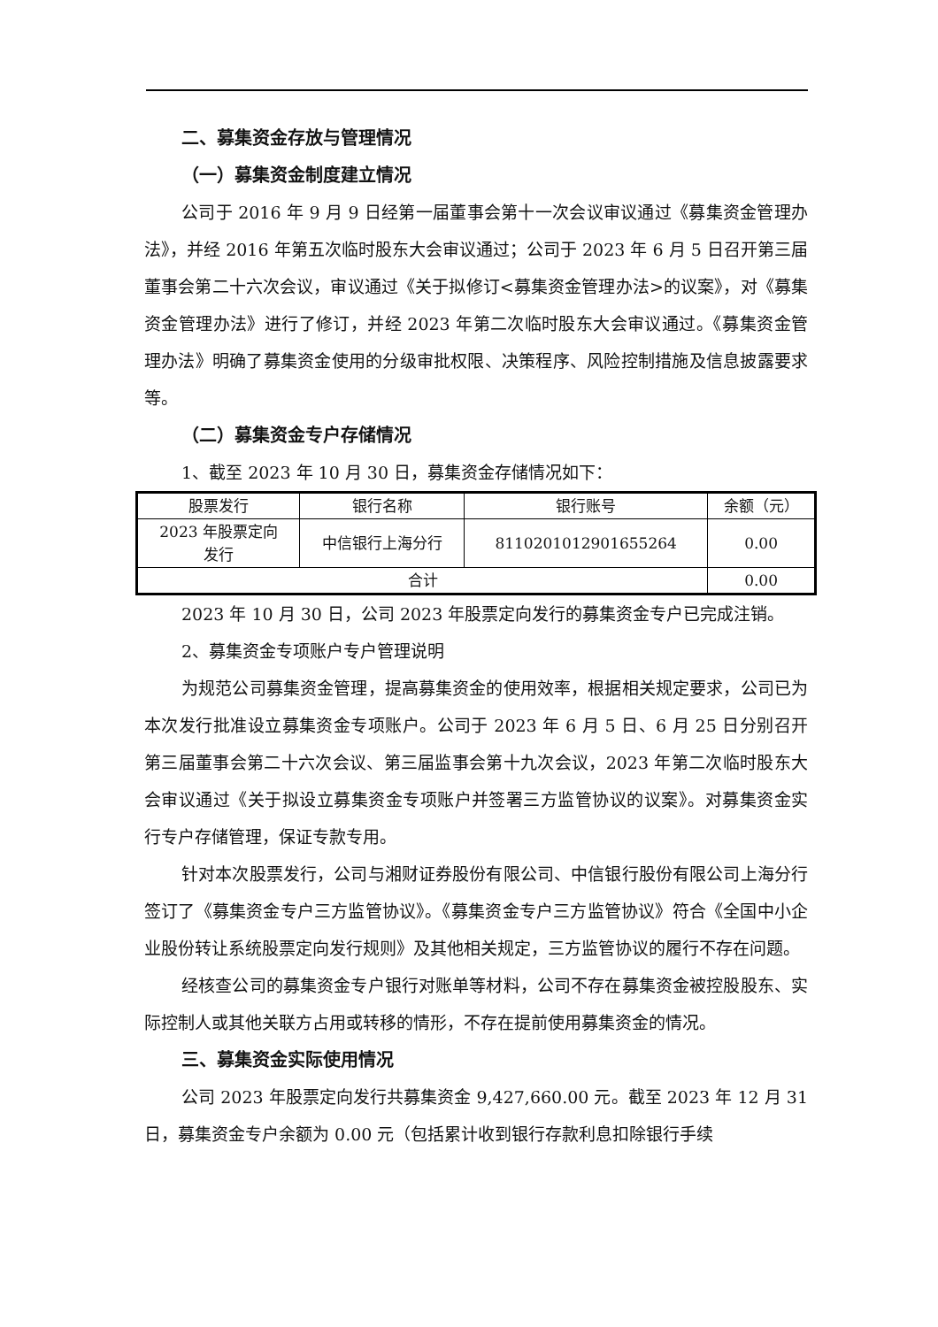二、募集资金存放与管理情况
（一）募集资金制度建立情况
公司于 2016 年 9 月 9 日经第一届董事会第十一次会议审议通过《募集资金管理办法》，并经 2016 年第五次临时股东大会审议通过；公司于 2023 年 6 月 5 日召开第三届董事会第二十六次会议，审议通过《关于拟修订<募集资金管理办法>的议案》，对《募集资金管理办法》进行了修订，并经 2023 年第二次临时股东大会审议通过。《募集资金管理办法》明确了募集资金使用的分级审批权限、决策程序、风险控制措施及信息披露要求等。
（二）募集资金专户存储情况
1、截至 2023 年 10 月 30 日，募集资金存储情况如下：
| 股票发行 | 银行名称 | 银行账号 | 余额（元） |
| --- | --- | --- | --- |
| 2023 年股票定向 发行 | 中信银行上海分行 | 8110201012901655264 | 0.00 |
| 合计 | | | 0.00 |
2023 年 10 月 30 日，公司 2023 年股票定向发行的募集资金专户已完成注销。
2、募集资金专项账户专户管理说明
为规范公司募集资金管理，提高募集资金的使用效率，根据相关规定要求，公司已为本次发行批准设立募集资金专项账户。公司于 2023 年 6 月 5 日、6 月 25 日分别召开第三届董事会第二十六次会议、第三届监事会第十九次会议，2023 年第二次临时股东大会审议通过《关于拟设立募集资金专项账户并签署三方监管协议的议案》。对募集资金实行专户存储管理，保证专款专用。
针对本次股票发行，公司与湘财证券股份有限公司、中信银行股份有限公司上海分行签订了《募集资金专户三方监管协议》。《募集资金专户三方监管协议》符合《全国中小企业股份转让系统股票定向发行规则》及其他相关规定，三方监管协议的履行不存在问题。
经核查公司的募集资金专户银行对账单等材料，公司不存在募集资金被控股股东、实际控制人或其他关联方占用或转移的情形，不存在提前使用募集资金的情况。
三、募集资金实际使用情况
公司 2023 年股票定向发行共募集资金 9,427,660.00 元。截至 2023 年 12 月 31 日，募集资金专户余额为 0.00 元（包括累计收到银行存款利息扣除银行手续